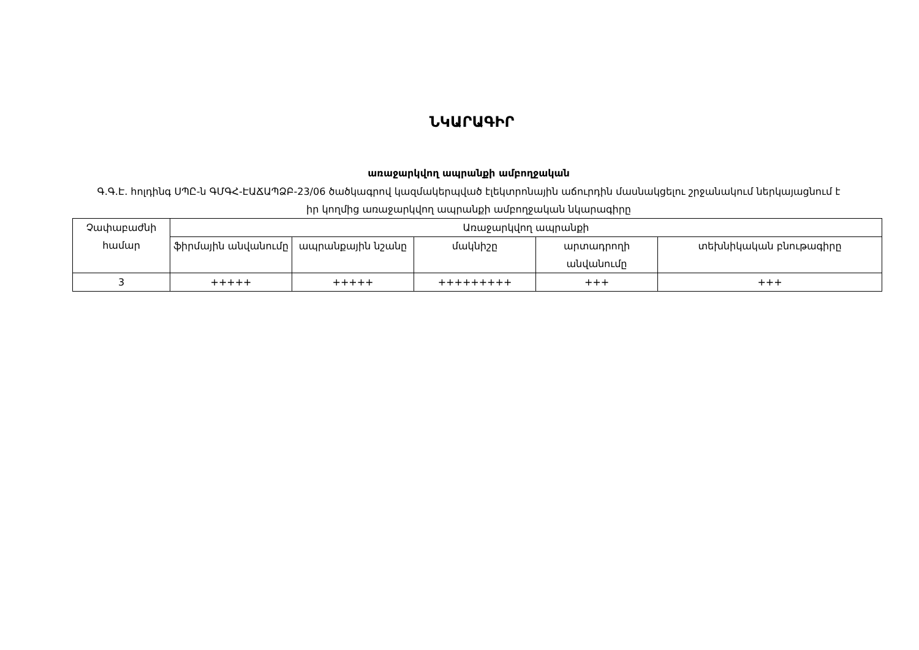ՆԿԱՐԱԳԻՐ
առաջարկվող ապրանքի ամբողջական
Գ.Գ.Է. հոլդինգ ՍՊԸ-ն ԳՄԳՀ-ԷԱՃԱՊՁԲ-23/06 ծածկագրով կազմակերպված էլեկտրոնային աճուրդին մասնակցելու շրջանակում ներկայացնում է իր կողմից առաջարկվող ապրանքի ամբողջական նկարագիրը
| Չափաբաժնի համար | Առաջարկվող ապրանքի | | | | |
| --- | --- | --- | --- | --- | --- |
| | ֆիրմային անվանումը | ապրանքային նշանը | մակնիշը | արտադրողի անվանումը | տեխնիկական բնութագիրը |
| 3 | +++++ | +++++ | +++++++++ | +++ | +++ |